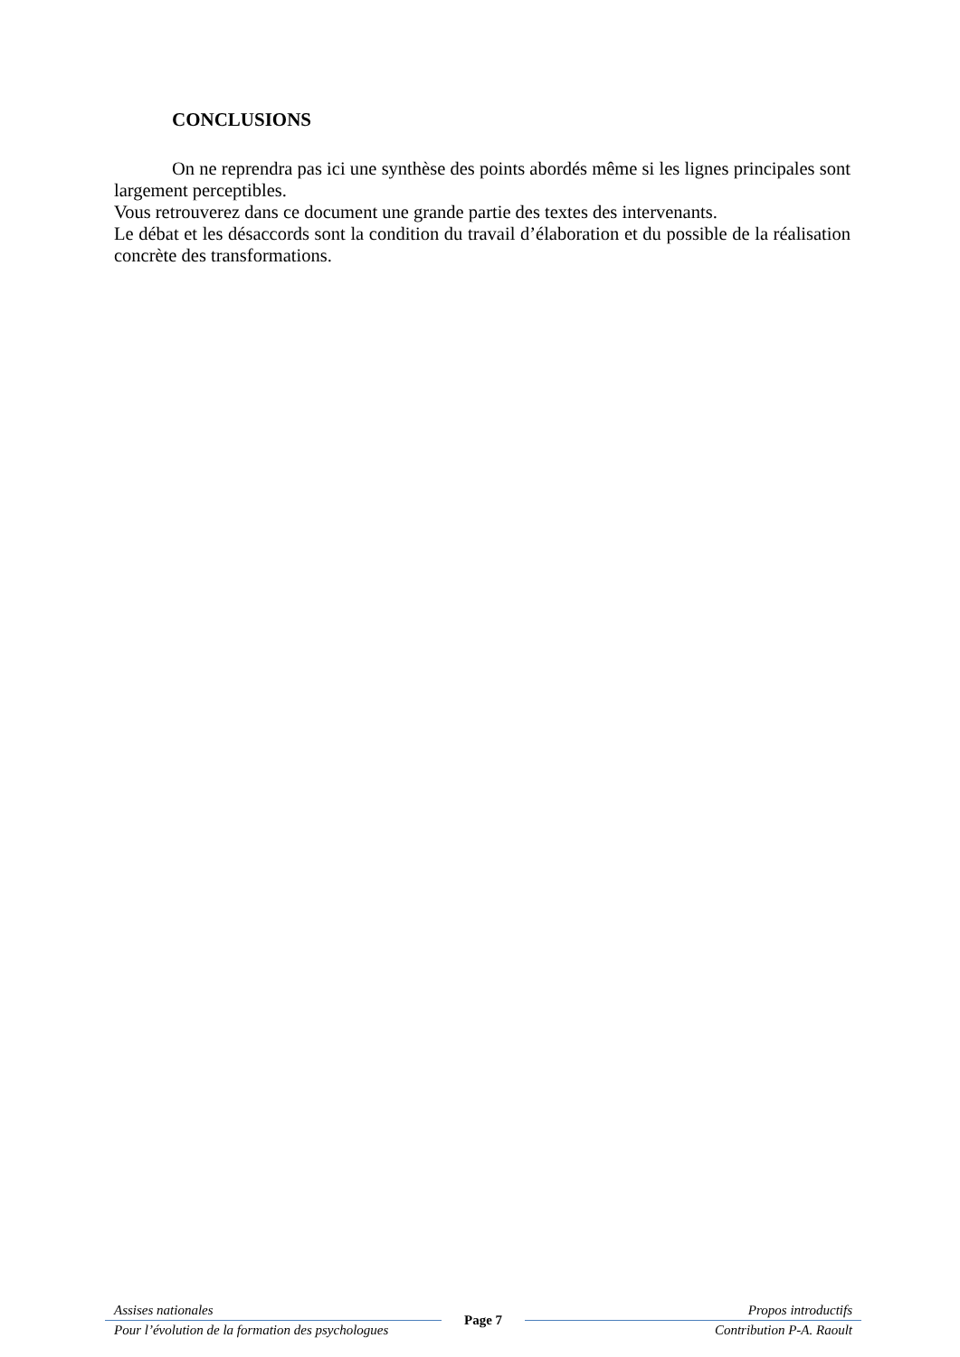CONCLUSIONS
On ne reprendra pas ici une synthèse des points abordés même si les lignes principales sont largement perceptibles.
Vous retrouverez dans ce document une grande partie des textes des intervenants.
Le débat et les désaccords sont la condition du travail d’élaboration et du possible de la réalisation concrète des transformations.
Assises nationales
Pour l’évolution de la formation des psychologues
Page 7
Propos introductifs
Contribution P-A. Raoult